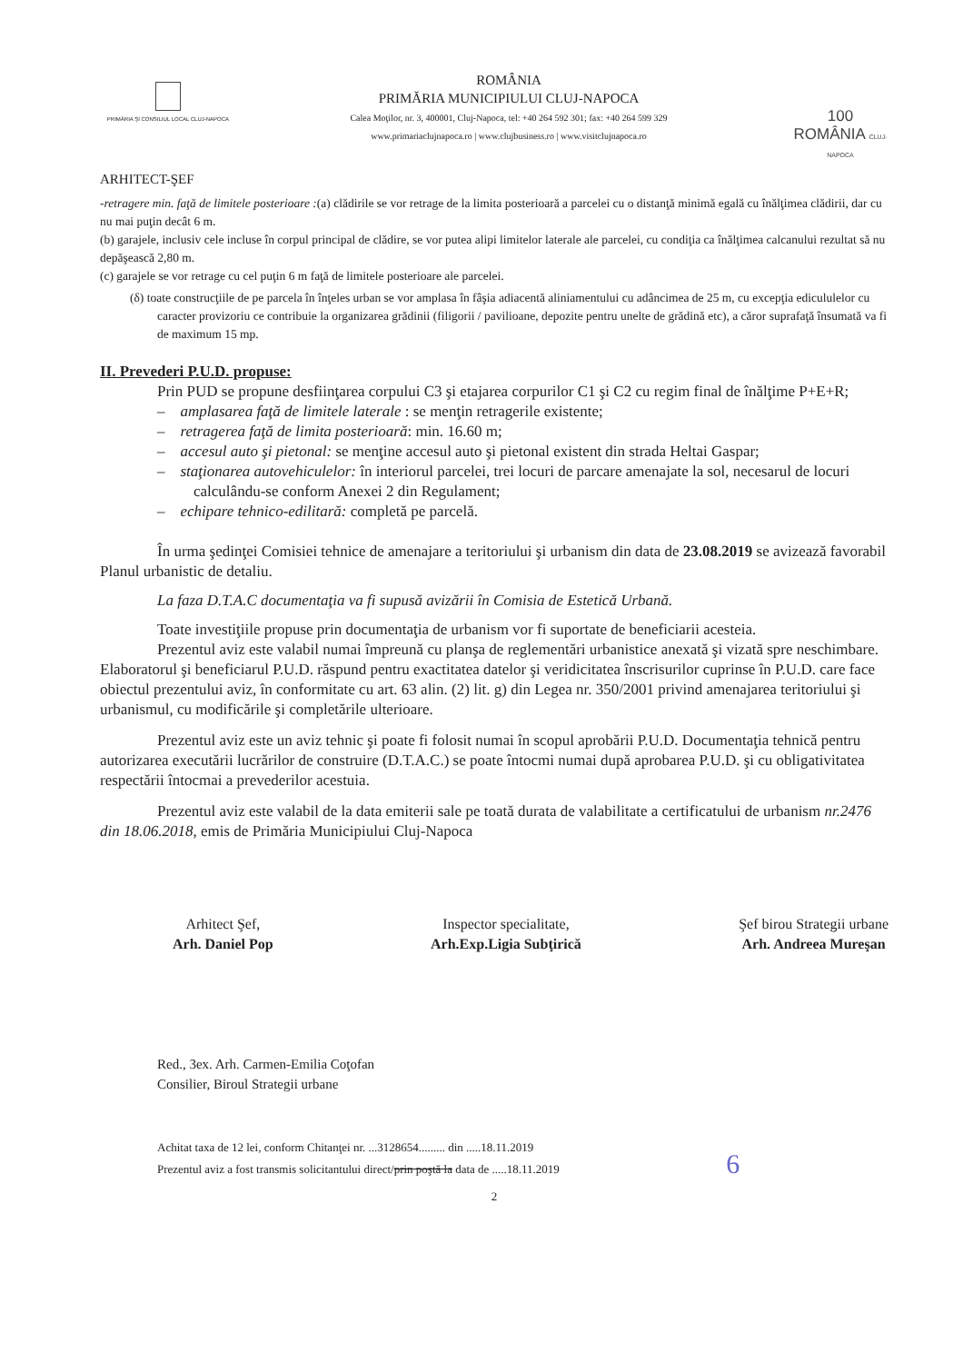PRIMĂRIA ŞI CONSILIUL LOCAL CLUJ-NAPOCA
ROMÂNIA
PRIMĂRIA MUNICIPIULUI CLUJ-NAPOCA
Calea Moţilor, nr. 3, 400001, Cluj-Napoca, tel: +40 264 592 301; fax: +40 264 599 329
www.primariaclujnapoca.ro | www.clujbusiness.ro | www.visitclujnapoca.ro
100
ROMÂNIA CLUJ-NAPOCA
ARHITECT-ŞEF
-retragere min. faţă de limitele posterioare :(a) clădirile se vor retrage de la limita posterioară a parcelei cu o distanţă minimă egală cu înălţimea clădirii, dar cu nu mai puţin decât 6 m.
(b) garajele, inclusiv cele incluse în corpul principal de clădire, se vor putea alipi limitelor laterale ale parcelei, cu condiţia ca înălţimea calcanului rezultat să nu depăşească 2,80 m.
(c) garajele se vor retrage cu cel puţin 6 m faţă de limitele posterioare ale parcelei.
(δ) toate construcţiile de pe parcela în înţeles urban se vor amplasa în fâşia adiacentă aliniamentului cu adâncimea de 25 m, cu excepţia edicululelor cu caracter provizoriu ce contribuie la organizarea grădinii (filigorii / pavilioane, depozite pentru unelte de grădină etc), a căror suprafaţă însumată va fi de maximum 15 mp.
II. Prevederi P.U.D. propuse:
Prin PUD se propune desfiinţarea corpului C3 şi etajarea corpurilor C1 şi C2 cu regim final de înălţime P+E+R;
– amplasarea faţă de limitele laterale : se menţin retragerile existente;
– retragerea faţă de limita posterioară: min. 16.60 m;
– accesul auto şi pietonal: se menţine accesul auto şi pietonal existent din strada Heltai Gaspar;
– staţionarea autovehiculelor: în interiorul parcelei, trei locuri de parcare amenajate la sol, necesarul de locuri calculându-se conform Anexei 2 din Regulament;
– echipare tehnico-edilitară: completă pe parcelă.
În urma şedinţei Comisiei tehnice de amenajare a teritoriului şi urbanism din data de 23.08.2019 se avizează favorabil Planul urbanistic de detaliu.
La faza D.T.A.C documentaţia va fi supusă avizării în Comisia de Estetică Urbană.
Toate investiţiile propuse prin documentaţia de urbanism vor fi suportate de beneficiarii acesteia.
Prezentul aviz este valabil numai împreună cu planşa de reglementări urbanistice anexată şi vizată spre neschimbare. Elaboratorul şi beneficiarul P.U.D. răspund pentru exactitatea datelor şi veridicitatea înscrisurilor cuprinse în P.U.D. care face obiectul prezentului aviz, în conformitate cu art. 63 alin. (2) lit. g) din Legea nr. 350/2001 privind amenajarea teritoriului şi urbanismul, cu modificările şi completările ulterioare.
Prezentul aviz este un aviz tehnic şi poate fi folosit numai în scopul aprobării P.U.D. Documentaţia tehnică pentru autorizarea executării lucrărilor de construire (D.T.A.C.) se poate întocmi numai după aprobarea P.U.D. şi cu obligativitatea respectării întocmai a prevederilor acestuia.
Prezentul aviz este valabil de la data emiterii sale pe toată durata de valabilitate a certificatului de urbanism nr.2476 din 18.06.2018, emis de Primăria Municipiului Cluj-Napoca
Arhitect Şef,
Arh. Daniel Pop
Inspector specialitate,
Arh.Exp.Ligia Subţirică
Şef birou Strategii urbane
Arh. Andreea Mureşan
Red., 3ex. Arh. Carmen-Emilia Coţofan
Consilier, Biroul Strategii urbane
Achitat taxa de 12 lei, conform Chitanţei nr. ...3128654......... din .....18.11.2019
Prezentul aviz a fost transmis solicitantului direct/prin poştă la data de .....18.11.2019 6
2